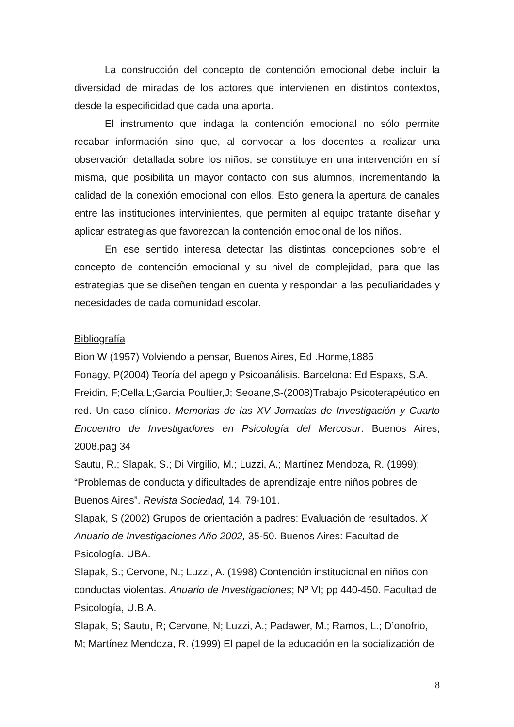La construcción del concepto de contención emocional debe incluir la diversidad de miradas de los actores que intervienen en distintos contextos, desde la especificidad que cada una aporta.
El instrumento que indaga la contención emocional no sólo permite recabar información sino que, al convocar a los docentes a realizar una observación detallada sobre los niños, se constituye en una intervención en sí misma, que posibilita un mayor contacto con sus alumnos, incrementando la calidad de la conexión emocional con ellos. Esto genera la apertura de canales entre las instituciones intervinientes, que permiten al equipo tratante diseñar y aplicar estrategias que favorezcan la contención emocional de los niños.
En ese sentido interesa detectar las distintas concepciones sobre el concepto de contención emocional y su nivel de complejidad, para que las estrategias que se diseñen tengan en cuenta y respondan a las peculiaridades y necesidades de cada comunidad escolar.
Bibliografía
Bion,W (1957) Volviendo a pensar, Buenos Aires, Ed .Horme,1885
Fonagy, P(2004) Teoría del apego y Psicoanálisis. Barcelona: Ed Espaxs, S.A.
Freidin, F;Cella,L;Garcia Poultier,J; Seoane,S-(2008)Trabajo Psicoterapéutico en red. Un caso clínico. Memorias de las XV Jornadas de Investigación y Cuarto Encuentro de Investigadores en Psicología del Mercosur. Buenos Aires, 2008.pag 34
Sautu, R.; Slapak, S.; Di Virgilio, M.; Luzzi, A.; Martínez Mendoza, R. (1999): “Problemas de conducta y dificultades de aprendizaje entre niños pobres de Buenos Aires”. Revista Sociedad, 14, 79-101.
Slapak, S (2002) Grupos de orientación a padres: Evaluación de resultados. X Anuario de Investigaciones Año 2002, 35-50. Buenos Aires: Facultad de Psicología. UBA.
Slapak, S.; Cervone, N.; Luzzi, A. (1998) Contención institucional en niños con conductas violentas. Anuario de Investigaciones; Nº VI; pp 440-450. Facultad de Psicología, U.B.A.
Slapak, S; Sautu, R; Cervone, N; Luzzi, A.; Padawer, M.; Ramos, L.; D’onofrio, M; Martínez Mendoza, R. (1999) El papel de la educación en la socialización de
8